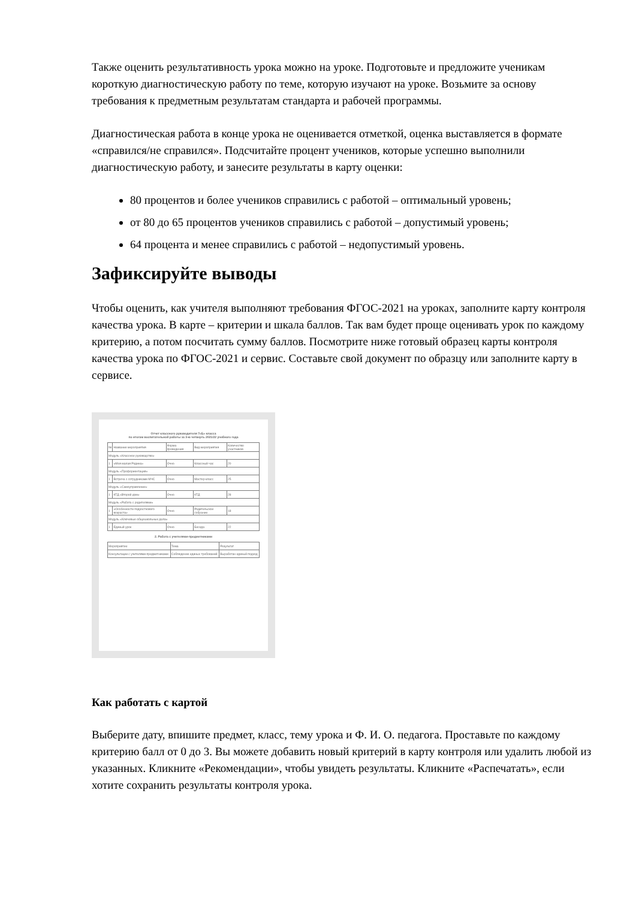Также оценить результативность урока можно на уроке. Подготовьте и предложите ученикам короткую диагностическую работу по теме, которую изучают на уроке. Возьмите за основу требования к предметным результатам стандарта и рабочей программы.
Диагностическая работа в конце урока не оценивается отметкой, оценка выставляется в формате «справился/не справился». Подсчитайте процент учеников, которые успешно выполнили диагностическую работу, и занесите результаты в карту оценки:
80 процентов и более учеников справились с работой – оптимальный уровень;
от 80 до 65 процентов учеников справились с работой – допустимый уровень;
64 процента и менее справились с работой – недопустимый уровень.
Зафиксируйте выводы
Чтобы оценить, как учителя выполняют требования ФГОС-2021 на уроках, заполните карту контроля качества урока. В карте – критерии и шкала баллов. Так вам будет проще оценивать урок по каждому критерию, а потом посчитать сумму баллов. Посмотрите ниже готовый образец карты контроля качества урока по ФГОС-2021 и сервис. Составьте свой документ по образцу или заполните карту в сервисе.
Отчет классного руководителя 7«Б» класса
по итогам воспитательной работы за 3-ю четверть 2021/22 учебного года
| № | Название мероприятия | Форма проведения | Вид мероприятия | Количество участников |
| Модуль «Классное руководство» | | | | |
| 1 | «Моя малая Родина» | Очно | Классный час | 20 |
| Модуль «Профориентация» | | | | |
| 1 | Встреча с сотрудниками МЧС | Очно | Мастер-класс | 25 |
| Модуль «Самоуправление» | | | | |
| 1 | КТД «Второй дом» | Очно | КТД | 28 |
| Модуль «Работа с родителями» | | | | |
| 1 | «Особенности подросткового возраста» | Очно | Родительское собрание | 18 |
| Модуль «Ключевые общешкольные дела» | | | | |
| 1 | Единый урок | Очно | Беседа | 22 |
2. Работа с учителями-предметниками
| Мероприятие | Тема | Результат |
| Консультации с учителями-предметниками | Соблюдение единых требований | Выработан единый подход |
Как работать с картой
Выберите дату, впишите предмет, класс, тему урока и Ф. И. О. педагога. Проставьте по каждому критерию балл от 0 до 3. Вы можете добавить новый критерий в карту контроля или удалить любой из указанных. Кликните «Рекомендации», чтобы увидеть результаты. Кликните «Распечатать», если хотите сохранить результаты контроля урока.